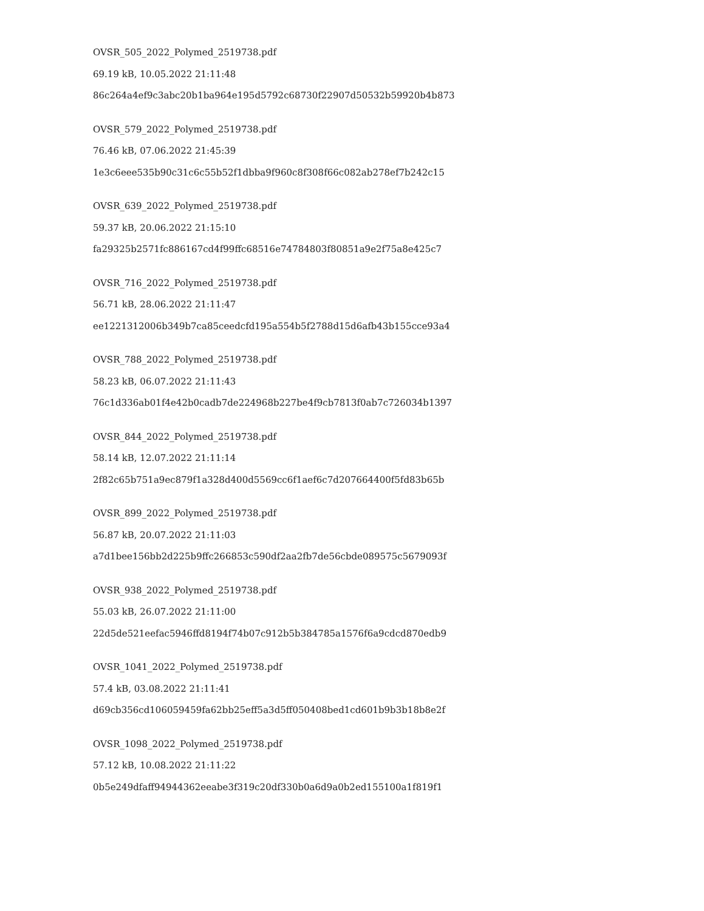OVSR_505_2022_Polymed_2519738.pdf
69.19 kB, 10.05.2022 21:11:48
86c264a4ef9c3abc20b1ba964e195d5792c68730f22907d50532b59920b4b873
OVSR_579_2022_Polymed_2519738.pdf
76.46 kB, 07.06.2022 21:45:39
1e3c6eee535b90c31c6c55b52f1dbba9f960c8f308f66c082ab278ef7b242c15
OVSR_639_2022_Polymed_2519738.pdf
59.37 kB, 20.06.2022 21:15:10
fa29325b2571fc886167cd4f99ffc68516e74784803f80851a9e2f75a8e425c7
OVSR_716_2022_Polymed_2519738.pdf
56.71 kB, 28.06.2022 21:11:47
ee1221312006b349b7ca85ceedcfd195a554b5f2788d15d6afb43b155cce93a4
OVSR_788_2022_Polymed_2519738.pdf
58.23 kB, 06.07.2022 21:11:43
76c1d336ab01f4e42b0cadb7de224968b227be4f9cb7813f0ab7c726034b1397
OVSR_844_2022_Polymed_2519738.pdf
58.14 kB, 12.07.2022 21:11:14
2f82c65b751a9ec879f1a328d400d5569cc6f1aef6c7d207664400f5fd83b65b
OVSR_899_2022_Polymed_2519738.pdf
56.87 kB, 20.07.2022 21:11:03
a7d1bee156bb2d225b9ffc266853c590df2aa2fb7de56cbde089575c5679093f
OVSR_938_2022_Polymed_2519738.pdf
55.03 kB, 26.07.2022 21:11:00
22d5de521eefac5946ffd8194f74b07c912b5b384785a1576f6a9cdcd870edb9
OVSR_1041_2022_Polymed_2519738.pdf
57.4 kB, 03.08.2022 21:11:41
d69cb356cd106059459fa62bb25eff5a3d5ff050408bed1cd601b9b3b18b8e2f
OVSR_1098_2022_Polymed_2519738.pdf
57.12 kB, 10.08.2022 21:11:22
0b5e249dfaff94944362eeabe3f319c20df330b0a6d9a0b2ed155100a1f819f1